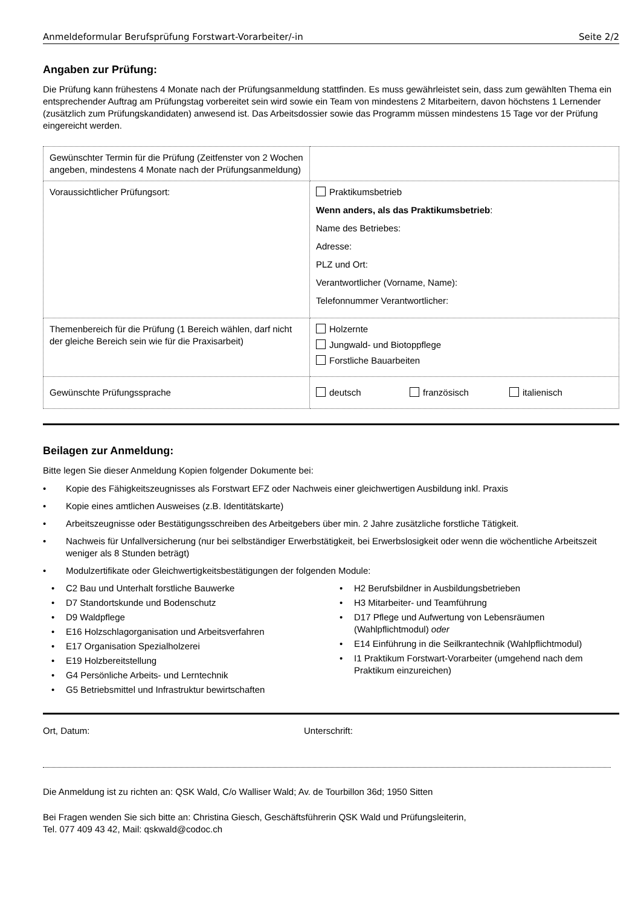Anmeldeformular Berufsprüfung Forstwart-Vorarbeiter/-in Seite 2/2
Angaben zur Prüfung:
Die Prüfung kann frühestens 4 Monate nach der Prüfungsanmeldung stattfinden. Es muss gewährleistet sein, dass zum gewählten Thema ein entsprechender Auftrag am Prüfungstag vorbereitet sein wird sowie ein Team von mindestens 2 Mitarbeitern, davon höchstens 1 Lernender (zusätzlich zum Prüfungskandidaten) anwesend ist. Das Arbeitsdossier sowie das Programm müssen mindestens 15 Tage vor der Prüfung eingereicht werden.
| Gewünschter Termin für die Prüfung (Zeitfenster von 2 Wochen angeben, mindestens 4 Monate nach der Prüfungsanmeldung) | |
| Voraussichtlicher Prüfungsort: | Praktikumsbetrieb Wenn anders, als das Praktikumsbetrieb : Name des Betriebes: Adresse: PLZ und Ort: Verantwortlicher (Vorname, Name): Telefonnummer Verantwortlicher: |
| Themenbereich für die Prüfung (1 Bereich wählen, darf nicht der gleiche Bereich sein wie für die Praxisarbeit) | Holzernte Jungwald- und Biotoppflege Forstliche Bauarbeiten |
| Gewünschte Prüfungssprache | deutsch französisch italienisch |
Beilagen zur Anmeldung:
Bitte legen Sie dieser Anmeldung Kopien folgender Dokumente bei:
• Kopie des Fähigkeitszeugnisses als Forstwart EFZ oder Nachweis einer gleichwertigen Ausbildung inkl. Praxis
• Kopie eines amtlichen Ausweises (z.B. Identitätskarte)
• Arbeitszeugnisse oder Bestätigungsschreiben des Arbeitgebers über min. 2 Jahre zusätzliche forstliche Tätigkeit.
• Nachweis für Unfallversicherung (nur bei selbständiger Erwerbstätigkeit, bei Erwerbslosigkeit oder wenn die wöchentliche Arbeitszeit weniger als 8 Stunden beträgt)
• Modulzertifikate oder Gleichwertigkeitsbestätigungen der folgenden Module:
• C2 Bau und Unterhalt forstliche Bauwerke
• D7 Standortskunde und Bodenschutz
• D9 Waldpflege
• E16 Holzschlagorganisation und Arbeitsverfahren
• E17 Organisation Spezialholzerei
• E19 Holzbereitstellung
• G4 Persönliche Arbeits- und Lerntechnik
• G5 Betriebsmittel und Infrastruktur bewirtschaften
• H2 Berufsbildner in Ausbildungsbetrieben
• H3 Mitarbeiter- und Teamführung
• D17 Pflege und Aufwertung von Lebensräumen (Wahlpflichtmodul) oder
• E14 Einführung in die Seilkrantechnik (Wahlpflichtmodul)
• I1 Praktikum Forstwart-Vorarbeiter (umgehend nach dem Praktikum einzureichen)
Ort, Datum: Unterschrift:
Die Anmeldung ist zu richten an: QSK Wald, C/o Walliser Wald; Av. de Tourbillon 36d; 1950 Sitten
Bei Fragen wenden Sie sich bitte an: Christina Giesch, Geschäftsführerin QSK Wald und Prüfungsleiterin,
Tel. 077 409 43 42, Mail: qskwald@codoc.ch